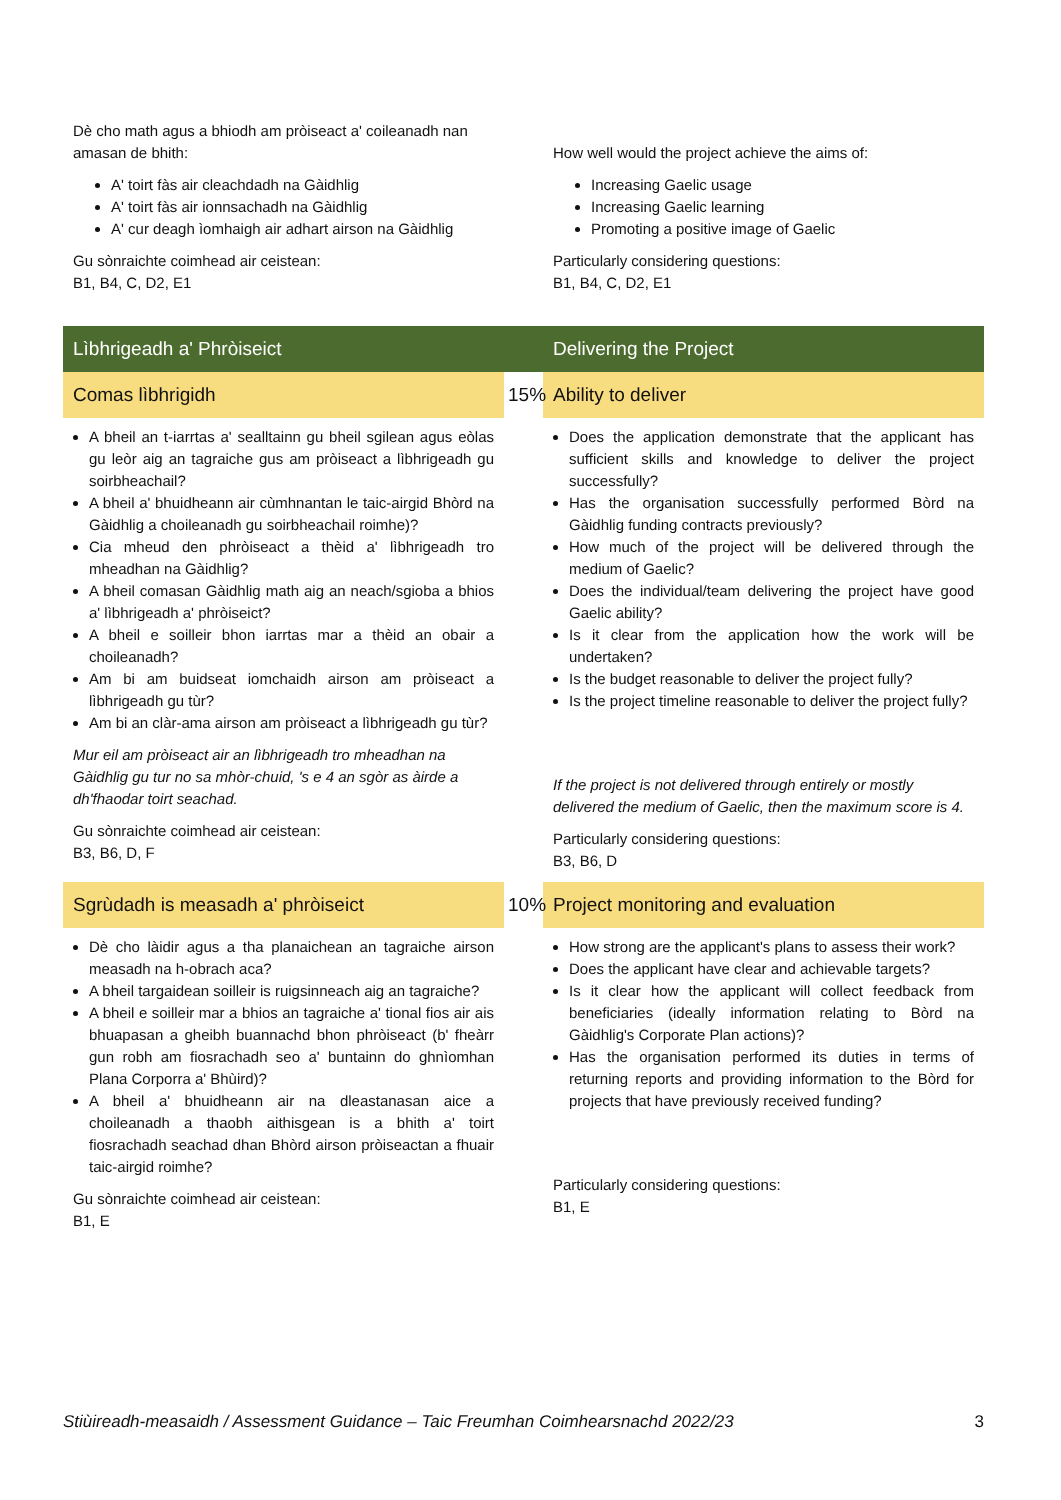| Dè cho math agus a bhiodh am pròiseact a' coileanadh nan amasan de bhith: A' toirt fàs air cleachdadh na Gàidhlig A' toirt fàs air ionnsachadh na Gàidhlig A' cur deagh ìomhaigh air adhart airson na Gàidhlig Gu sònraichte coimhead air ceistean: B1, B4, C, D2, E1 | | How well would the project achieve the aims of: Increasing Gaelic usage Increasing Gaelic learning Promoting a positive image of Gaelic Particularly considering questions: B1, B4, C, D2, E1 |
| Lìbhrigeadh a' Phròiseict | | Delivering the Project |
| Comas lìbhrigidh | 15% | Ability to deliver |
| A bheil an t-iarrtas a' sealltainn gu bheil sgilean agus eòlas gu leòr aig an tagraiche gus am pròiseact a lìbhrigeadh gu soirbheachail? A bheil a' bhuidheann air cùmhnantan le taic-airgid Bhòrd na Gàidhlig a choileanadh gu soirbheachail roimhe)? Cia mheud den phròiseact a thèid a' lìbhrigeadh tro mheadhan na Gàidhlig? A bheil comasan Gàidhlig math aig an neach/sgioba a bhios a' lìbhrigeadh a' phròiseict? A bheil e soilleir bhon iarrtas mar a thèid an obair a choileanadh? Am bi am buidseat iomchaidh airson am pròiseact a lìbhrigeadh gu tùr? Am bi an clàr-ama airson am pròiseact a lìbhrigeadh gu tùr? Mur eil am pròiseact air an lìbhrigeadh tro mheadhan na Gàidhlig gu tur no sa mhòr-chuid, 's e 4 an sgòr as àirde a dh'fhaodar toirt seachad. Gu sònraichte coimhead air ceistean: B3, B6, D, F | | Does the application demonstrate that the applicant has sufficient skills and knowledge to deliver the project successfully? Has the organisation successfully performed Bòrd na Gàidhlig funding contracts previously? How much of the project will be delivered through the medium of Gaelic? Does the individual/team delivering the project have good Gaelic ability? Is it clear from the application how the work will be undertaken? Is the budget reasonable to deliver the project fully? Is the project timeline reasonable to deliver the project fully? If the project is not delivered through entirely or mostly delivered the medium of Gaelic, then the maximum score is 4. Particularly considering questions: B3, B6, D |
| Sgrùdadh is measadh a' phròiseict | 10% | Project monitoring and evaluation |
| Dè cho làidir agus a tha planaichean an tagraiche airson measadh na h-obrach aca? A bheil targaidean soilleir is ruigsinneach aig an tagraiche? A bheil e soilleir mar a bhios an tagraiche a' tional fios air ais bhuapasan a gheibh buannachd bhon phròiseact (b' fheàrr gun robh am fiosrachadh seo a' buntainn do ghnìomhan Plana Corporra a' Bhùird)? A bheil a' bhuidheann air na dleastanasan aice a choileanadh a thaobh aithisgean is a bhith a' toirt fiosrachadh seachad dhan Bhòrd airson pròiseactan a fhuair taic-airgid roimhe? Gu sònraichte coimhead air ceistean: B1, E | | How strong are the applicant's plans to assess their work? Does the applicant have clear and achievable targets? Is it clear how the applicant will collect feedback from beneficiaries (ideally information relating to Bòrd na Gàidhlig's Corporate Plan actions)? Has the organisation performed its duties in terms of returning reports and providing information to the Bòrd for projects that have previously received funding? Particularly considering questions: B1, E |
Stiùireadh-measaidh / Assessment Guidance – Taic Freumhan Coimhearsnachd 2022/23 3